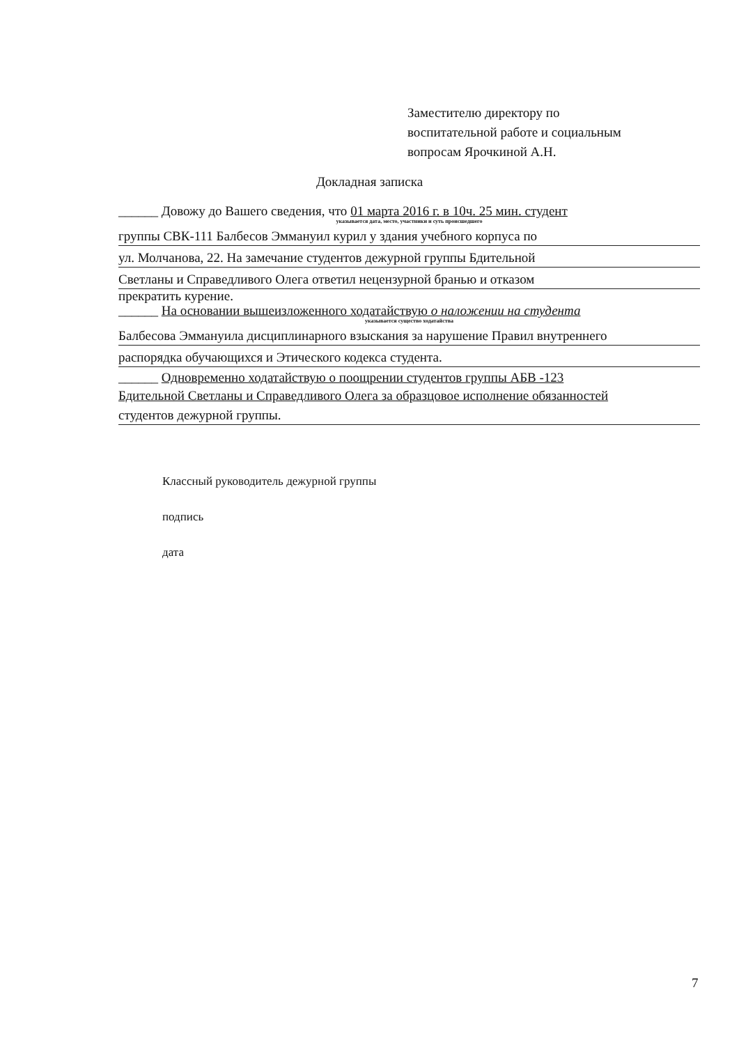Заместителю директору по
воспитательной работе и социальным
вопросам Ярочкиной А.Н.
Докладная записка
______ Довожу до Вашего сведения, что 01 марта 2016 г. в 10ч. 25 мин. студент
указывается дата, место, участники и суть происшедшего
группы СВК-111 Балбесов Эммануил курил у здания учебного корпуса по
ул. Молчанова, 22. На замечание студентов дежурной группы Бдительной
Светланы и Справедливого Олега ответил нецензурной бранью и отказом
прекратить курение.
______ На основании вышеизложенного ходатайствую о наложении на студента
указывается существо ходатайства
Балбесова Эммануила дисциплинарного взыскания за нарушение Правил внутреннего
распорядка обучающихся и Этического кодекса студента.
______ Одновременно ходатайствую о поощрении студентов группы АБВ -123
Бдительной Светланы и Справедливого Олега за образцовое исполнение обязанностей
студентов дежурной группы.
Классный руководитель дежурной группы
подпись
дата
7